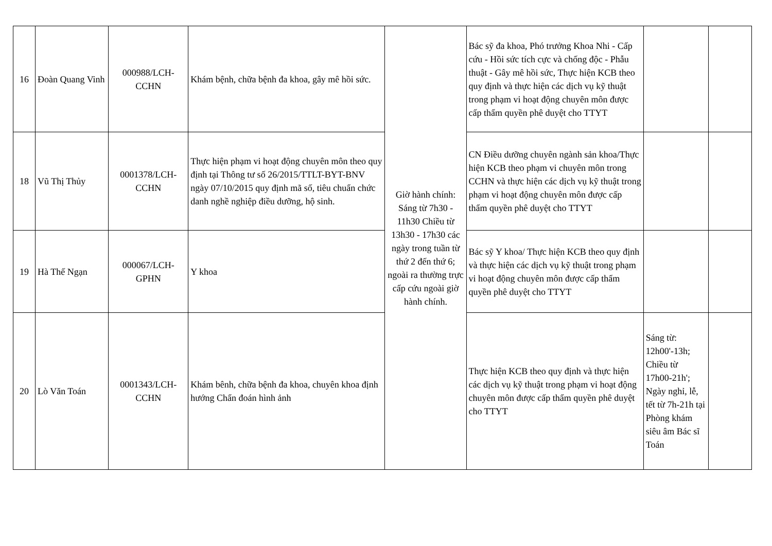| 16 | Đoàn Quang Vinh | 000988/LCH-CCHN | Khám bệnh, chữa bệnh đa khoa, gây mê hồi sức. | Giờ hành chính: Sáng từ 7h30 - 11h30 Chiều từ 13h30 - 17h30 các ngày trong tuần từ thứ 2 đến thứ 6; ngoài ra thường trực cấp cứu ngoài giờ hành chính. | Bác sỹ đa khoa, Phó trưởng Khoa Nhi - Cấp cứu - Hồi sức tích cực và chống độc - Phẫu thuật - Gây mê hồi sức, Thực hiện KCB theo quy định và thực hiện các dịch vụ kỹ thuật trong phạm vi hoạt động chuyên môn được cấp thẩm quyền phê duyệt cho TTYT | | |
| 18 | Vũ Thị Thủy | 0001378/LCH-CCHN | Thực hiện phạm vi hoạt động chuyên môn theo quy định tại Thông tư số 26/2015/TTLT-BYT-BNV ngày 07/10/2015 quy định mã số, tiêu chuẩn chức danh nghề nghiệp điều dưỡng, hộ sinh. | | CN Điều dưỡng chuyên ngành sản khoa/Thực hiện KCB theo phạm vi chuyên môn trong CCHN và thực hiện các dịch vụ kỹ thuật trong phạm vi hoạt động chuyên môn được cấp thẩm quyền phê duyệt cho TTYT | | |
| 19 | Hà Thế Ngạn | 000067/LCH-GPHN | Y khoa | | Bác sỹ Y khoa/ Thực hiện KCB theo quy định và thực hiện các dịch vụ kỹ thuật trong phạm vi hoạt động chuyên môn được cấp thẩm quyền phê duyệt cho TTYT | | |
| 20 | Lò Văn Toán | 0001343/LCH-CCHN | Khám bênh, chữa bệnh đa khoa, chuyên khoa định hướng Chẩn đoán hình ảnh | | Thực hiện KCB theo quy định và thực hiện các dịch vụ kỹ thuật trong phạm vi hoạt động chuyên môn được cấp thẩm quyền phê duyệt cho TTYT | Sáng từ: 12h00'-13h; Chiều từ 17h00-21h'; Ngày nghỉ, lễ, tết từ 7h-21h tại Phòng khám siêu âm Bác sĩ Toán | |